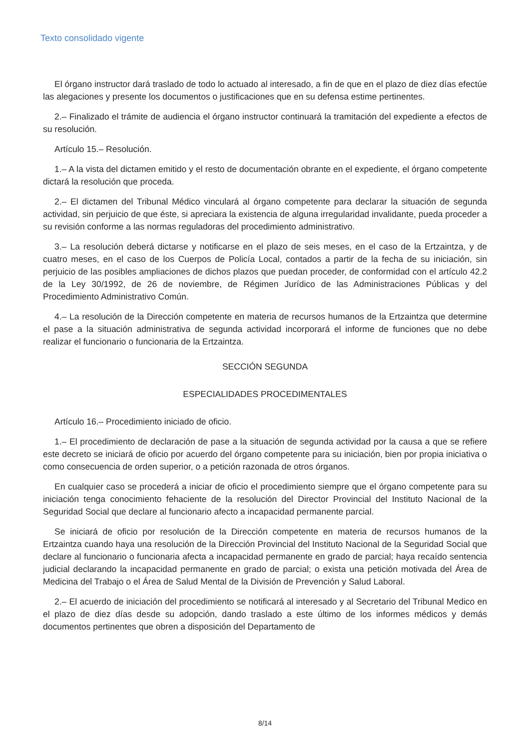Texto consolidado vigente
El órgano instructor dará traslado de todo lo actuado al interesado, a fin de que en el plazo de diez días efectúe las alegaciones y presente los documentos o justificaciones que en su defensa estime pertinentes.
2.– Finalizado el trámite de audiencia el órgano instructor continuará la tramitación del expediente a efectos de su resolución.
Artículo 15.– Resolución.
1.– A la vista del dictamen emitido y el resto de documentación obrante en el expediente, el órgano competente dictará la resolución que proceda.
2.– El dictamen del Tribunal Médico vinculará al órgano competente para declarar la situación de segunda actividad, sin perjuicio de que éste, si apreciara la existencia de alguna irregularidad invalidante, pueda proceder a su revisión conforme a las normas reguladoras del procedimiento administrativo.
3.– La resolución deberá dictarse y notificarse en el plazo de seis meses, en el caso de la Ertzaintza, y de cuatro meses, en el caso de los Cuerpos de Policía Local, contados a partir de la fecha de su iniciación, sin perjuicio de las posibles ampliaciones de dichos plazos que puedan proceder, de conformidad con el artículo 42.2 de la Ley 30/1992, de 26 de noviembre, de Régimen Jurídico de las Administraciones Públicas y del Procedimiento Administrativo Común.
4.– La resolución de la Dirección competente en materia de recursos humanos de la Ertzaintza que determine el pase a la situación administrativa de segunda actividad incorporará el informe de funciones que no debe realizar el funcionario o funcionaria de la Ertzaintza.
SECCIÓN SEGUNDA
ESPECIALIDADES PROCEDIMENTALES
Artículo 16.– Procedimiento iniciado de oficio.
1.– El procedimiento de declaración de pase a la situación de segunda actividad por la causa a que se refiere este decreto se iniciará de oficio por acuerdo del órgano competente para su iniciación, bien por propia iniciativa o como consecuencia de orden superior, o a petición razonada de otros órganos.
En cualquier caso se procederá a iniciar de oficio el procedimiento siempre que el órgano competente para su iniciación tenga conocimiento fehaciente de la resolución del Director Provincial del Instituto Nacional de la Seguridad Social que declare al funcionario afecto a incapacidad permanente parcial.
Se iniciará de oficio por resolución de la Dirección competente en materia de recursos humanos de la Ertzaintza cuando haya una resolución de la Dirección Provincial del Instituto Nacional de la Seguridad Social que declare al funcionario o funcionaria afecta a incapacidad permanente en grado de parcial; haya recaído sentencia judicial declarando la incapacidad permanente en grado de parcial; o exista una petición motivada del Área de Medicina del Trabajo o el Área de Salud Mental de la División de Prevención y Salud Laboral.
2.– El acuerdo de iniciación del procedimiento se notificará al interesado y al Secretario del Tribunal Medico en el plazo de diez días desde su adopción, dando traslado a este último de los informes médicos y demás documentos pertinentes que obren a disposición del Departamento de
8/14